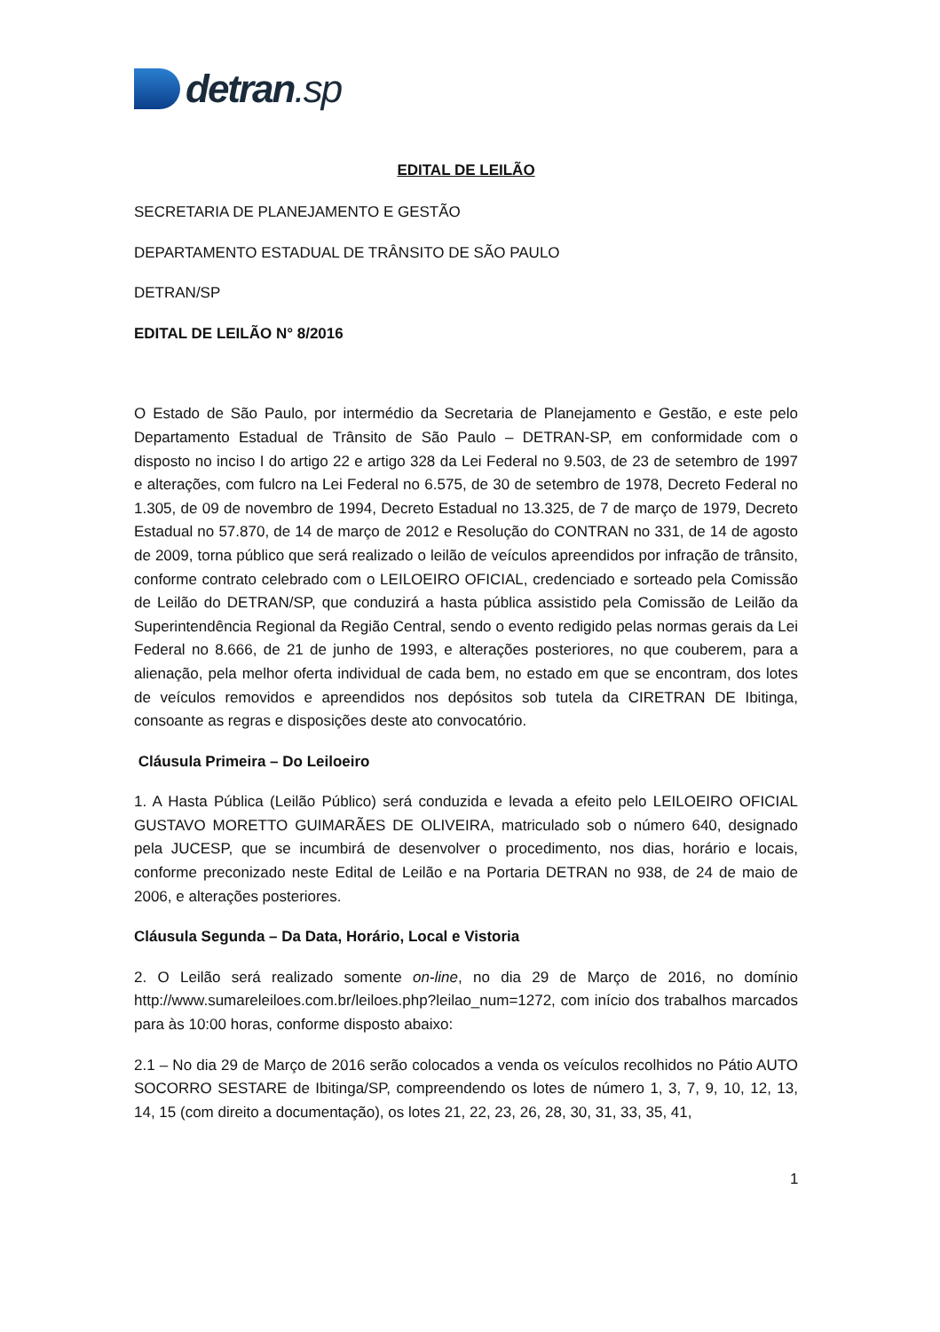detran.sp
EDITAL DE LEILÃO
SECRETARIA DE PLANEJAMENTO E GESTÃO
DEPARTAMENTO ESTADUAL DE TRÂNSITO DE SÃO PAULO
DETRAN/SP
EDITAL DE LEILÃO N° 8/2016
O Estado de São Paulo, por intermédio da Secretaria de Planejamento e Gestão, e este pelo Departamento Estadual de Trânsito de São Paulo – DETRAN-SP, em conformidade com o disposto no inciso I do artigo 22 e artigo 328 da Lei Federal no 9.503, de 23 de setembro de 1997 e alterações, com fulcro na Lei Federal no 6.575, de 30 de setembro de 1978, Decreto Federal no 1.305, de 09 de novembro de 1994, Decreto Estadual no 13.325, de 7 de março de 1979, Decreto Estadual no 57.870, de 14 de março de 2012 e Resolução do CONTRAN no 331, de 14 de agosto de 2009, torna público que será realizado o leilão de veículos apreendidos por infração de trânsito, conforme contrato celebrado com o LEILOEIRO OFICIAL, credenciado e sorteado pela Comissão de Leilão do DETRAN/SP, que conduzirá a hasta pública assistido pela Comissão de Leilão da Superintendência Regional da Região Central, sendo o evento redigido pelas normas gerais da Lei Federal no 8.666, de 21 de junho de 1993, e alterações posteriores, no que couberem, para a alienação, pela melhor oferta individual de cada bem, no estado em que se encontram, dos lotes de veículos removidos e apreendidos nos depósitos sob tutela da CIRETRAN DE Ibitinga, consoante as regras e disposições deste ato convocatório.
Cláusula Primeira – Do Leiloeiro
1. A Hasta Pública (Leilão Público) será conduzida e levada a efeito pelo LEILOEIRO OFICIAL GUSTAVO MORETTO GUIMARÃES DE OLIVEIRA, matriculado sob o número 640, designado pela JUCESP, que se incumbirá de desenvolver o procedimento, nos dias, horário e locais, conforme preconizado neste Edital de Leilão e na Portaria DETRAN no 938, de 24 de maio de 2006, e alterações posteriores.
Cláusula Segunda – Da Data, Horário, Local e Vistoria
2. O Leilão será realizado somente on-line, no dia 29 de Março de 2016, no domínio http://www.sumareleiloes.com.br/leiloes.php?leilao_num=1272, com início dos trabalhos marcados para às 10:00 horas, conforme disposto abaixo:
2.1 – No dia 29 de Março de 2016 serão colocados a venda os veículos recolhidos no Pátio AUTO SOCORRO SESTARE de Ibitinga/SP, compreendendo os lotes de número 1, 3, 7, 9, 10, 12, 13, 14, 15 (com direito a documentação), os lotes 21, 22, 23, 26, 28, 30, 31, 33, 35, 41,
1